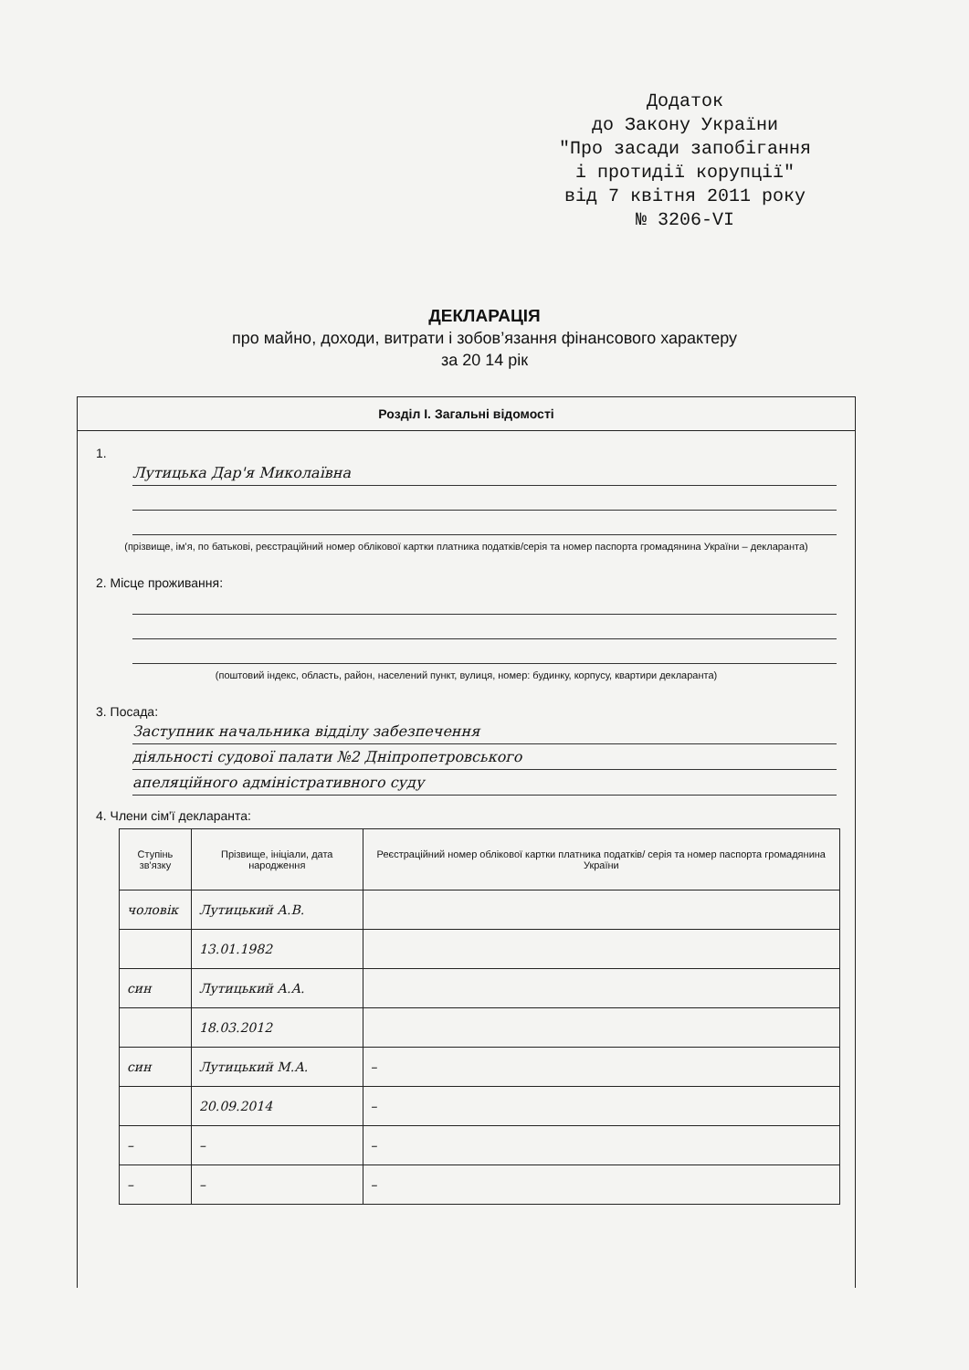Додаток
до Закону України
"Про засади запобігання
і протидії корупції"
від 7 квітня 2011 року
№ 3206-VI
ДЕКЛАРАЦІЯ
про майно, доходи, витрати і зобов’язання фінансового характеру
за 20 14 рік
Розділ І. Загальні відомості
1.
Лутицька Дар'я Миколаївна
(прізвище, ім'я, по батькові, реєстраційний номер облікової картки платника податків/серія та номер паспорта громадянина України – декларанта)
2. Місце проживання:
(поштовий індекс, область, район, населений пункт, вулиця, номер: будинку, корпусу, квартири декларанта)
3. Посада:
Заступник начальника відділу забезпечення
діяльності судової палати №2 Дніпропетровського
апеляційного адміністративного суду
4. Члени сім'ї декларанта:
| Ступінь зв'язку | Прізвище, ініціали, дата народження | Реєстраційний номер облікової картки платника податків/ серія та номер паспорта громадянина України |
| --- | --- | --- |
| чоловік | Лутицький А.В. | |
| | 13.01.1982 | |
| син | Лутицький А.А. | |
| | 18.03.2012 | |
| син | Лутицький М.А. | – |
| | 20.09.2014 | – |
| – | – | – |
| – | – | – |